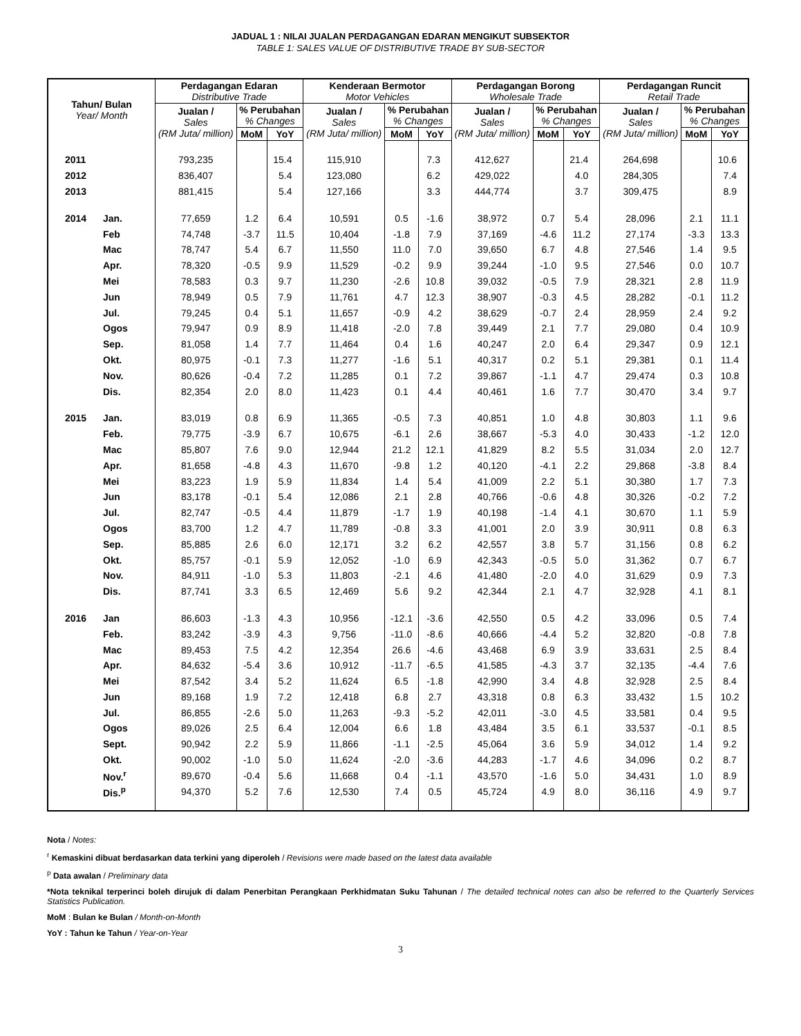JADUAL 1 : NILAI JUALAN PERDAGANGAN EDARAN MENGIKUT SUBSEKTOR
TABLE 1: SALES VALUE OF DISTRIBUTIVE TRADE BY SUB-SECTOR
| Tahun/ Bulan Year/ Month | | Perdagangan Edaran Distributive Trade | | | Kenderaan Bermotor Motor Vehicles | | | Perdagangan Borong Wholesale Trade | | | Perdagangan Runcit Retail Trade | | |
| --- | --- | --- | --- | --- | --- | --- | --- | --- | --- | --- | --- | --- | --- |
| | | Jualan / Sales (RM Juta/ million) | % Perubahan % Changes | | Jualan / Sales (RM Juta/ million) | % Perubahan % Changes | | Jualan / Sales (RM Juta/ million) | % Perubahan % Changes | | Jualan / Sales (RM Juta/ million) | % Perubahan % Changes | |
| | | | MoM | YoY | | MoM | YoY | | MoM | YoY | | MoM | YoY |
| 2011 | | 793,235 | | 15.4 | 115,910 | | 7.3 | 412,627 | | 21.4 | 264,698 | | 10.6 |
| 2012 | | 836,407 | | 5.4 | 123,080 | | 6.2 | 429,022 | | 4.0 | 284,305 | | 7.4 |
| 2013 | | 881,415 | | 5.4 | 127,166 | | 3.3 | 444,774 | | 3.7 | 309,475 | | 8.9 |
| 2014 | Jan. | 77,659 | 1.2 | 6.4 | 10,591 | 0.5 | -1.6 | 38,972 | 0.7 | 5.4 | 28,096 | 2.1 | 11.1 |
| | Feb | 74,748 | -3.7 | 11.5 | 10,404 | -1.8 | 7.9 | 37,169 | -4.6 | 11.2 | 27,174 | -3.3 | 13.3 |
| | Mac | 78,747 | 5.4 | 6.7 | 11,550 | 11.0 | 7.0 | 39,650 | 6.7 | 4.8 | 27,546 | 1.4 | 9.5 |
| | Apr. | 78,320 | -0.5 | 9.9 | 11,529 | -0.2 | 9.9 | 39,244 | -1.0 | 9.5 | 27,546 | 0.0 | 10.7 |
| | Mei | 78,583 | 0.3 | 9.7 | 11,230 | -2.6 | 10.8 | 39,032 | -0.5 | 7.9 | 28,321 | 2.8 | 11.9 |
| | Jun | 78,949 | 0.5 | 7.9 | 11,761 | 4.7 | 12.3 | 38,907 | -0.3 | 4.5 | 28,282 | -0.1 | 11.2 |
| | Jul. | 79,245 | 0.4 | 5.1 | 11,657 | -0.9 | 4.2 | 38,629 | -0.7 | 2.4 | 28,959 | 2.4 | 9.2 |
| | Ogos | 79,947 | 0.9 | 8.9 | 11,418 | -2.0 | 7.8 | 39,449 | 2.1 | 7.7 | 29,080 | 0.4 | 10.9 |
| | Sep. | 81,058 | 1.4 | 7.7 | 11,464 | 0.4 | 1.6 | 40,247 | 2.0 | 6.4 | 29,347 | 0.9 | 12.1 |
| | Okt. | 80,975 | -0.1 | 7.3 | 11,277 | -1.6 | 5.1 | 40,317 | 0.2 | 5.1 | 29,381 | 0.1 | 11.4 |
| | Nov. | 80,626 | -0.4 | 7.2 | 11,285 | 0.1 | 7.2 | 39,867 | -1.1 | 4.7 | 29,474 | 0.3 | 10.8 |
| | Dis. | 82,354 | 2.0 | 8.0 | 11,423 | 0.1 | 4.4 | 40,461 | 1.6 | 7.7 | 30,470 | 3.4 | 9.7 |
| 2015 | Jan. | 83,019 | 0.8 | 6.9 | 11,365 | -0.5 | 7.3 | 40,851 | 1.0 | 4.8 | 30,803 | 1.1 | 9.6 |
| | Feb. | 79,775 | -3.9 | 6.7 | 10,675 | -6.1 | 2.6 | 38,667 | -5.3 | 4.0 | 30,433 | -1.2 | 12.0 |
| | Mac | 85,807 | 7.6 | 9.0 | 12,944 | 21.2 | 12.1 | 41,829 | 8.2 | 5.5 | 31,034 | 2.0 | 12.7 |
| | Apr. | 81,658 | -4.8 | 4.3 | 11,670 | -9.8 | 1.2 | 40,120 | -4.1 | 2.2 | 29,868 | -3.8 | 8.4 |
| | Mei | 83,223 | 1.9 | 5.9 | 11,834 | 1.4 | 5.4 | 41,009 | 2.2 | 5.1 | 30,380 | 1.7 | 7.3 |
| | Jun | 83,178 | -0.1 | 5.4 | 12,086 | 2.1 | 2.8 | 40,766 | -0.6 | 4.8 | 30,326 | -0.2 | 7.2 |
| | Jul. | 82,747 | -0.5 | 4.4 | 11,879 | -1.7 | 1.9 | 40,198 | -1.4 | 4.1 | 30,670 | 1.1 | 5.9 |
| | Ogos | 83,700 | 1.2 | 4.7 | 11,789 | -0.8 | 3.3 | 41,001 | 2.0 | 3.9 | 30,911 | 0.8 | 6.3 |
| | Sep. | 85,885 | 2.6 | 6.0 | 12,171 | 3.2 | 6.2 | 42,557 | 3.8 | 5.7 | 31,156 | 0.8 | 6.2 |
| | Okt. | 85,757 | -0.1 | 5.9 | 12,052 | -1.0 | 6.9 | 42,343 | -0.5 | 5.0 | 31,362 | 0.7 | 6.7 |
| | Nov. | 84,911 | -1.0 | 5.3 | 11,803 | -2.1 | 4.6 | 41,480 | -2.0 | 4.0 | 31,629 | 0.9 | 7.3 |
| | Dis. | 87,741 | 3.3 | 6.5 | 12,469 | 5.6 | 9.2 | 42,344 | 2.1 | 4.7 | 32,928 | 4.1 | 8.1 |
| 2016 | Jan | 86,603 | -1.3 | 4.3 | 10,956 | -12.1 | -3.6 | 42,550 | 0.5 | 4.2 | 33,096 | 0.5 | 7.4 |
| | Feb. | 83,242 | -3.9 | 4.3 | 9,756 | -11.0 | -8.6 | 40,666 | -4.4 | 5.2 | 32,820 | -0.8 | 7.8 |
| | Mac | 89,453 | 7.5 | 4.2 | 12,354 | 26.6 | -4.6 | 43,468 | 6.9 | 3.9 | 33,631 | 2.5 | 8.4 |
| | Apr. | 84,632 | -5.4 | 3.6 | 10,912 | -11.7 | -6.5 | 41,585 | -4.3 | 3.7 | 32,135 | -4.4 | 7.6 |
| | Mei | 87,542 | 3.4 | 5.2 | 11,624 | 6.5 | -1.8 | 42,990 | 3.4 | 4.8 | 32,928 | 2.5 | 8.4 |
| | Jun | 89,168 | 1.9 | 7.2 | 12,418 | 6.8 | 2.7 | 43,318 | 0.8 | 6.3 | 33,432 | 1.5 | 10.2 |
| | Jul. | 86,855 | -2.6 | 5.0 | 11,263 | -9.3 | -5.2 | 42,011 | -3.0 | 4.5 | 33,581 | 0.4 | 9.5 |
| | Ogos | 89,026 | 2.5 | 6.4 | 12,004 | 6.6 | 1.8 | 43,484 | 3.5 | 6.1 | 33,537 | -0.1 | 8.5 |
| | Sept. | 90,942 | 2.2 | 5.9 | 11,866 | -1.1 | -2.5 | 45,064 | 3.6 | 5.9 | 34,012 | 1.4 | 9.2 |
| | Okt. | 90,002 | -1.0 | 5.0 | 11,624 | -2.0 | -3.6 | 44,283 | -1.7 | 4.6 | 34,096 | 0.2 | 8.7 |
| | Nov.<sup>r</sup> | 89,670 | -0.4 | 5.6 | 11,668 | 0.4 | -1.1 | 43,570 | -1.6 | 5.0 | 34,431 | 1.0 | 8.9 |
| | Dis.<sup>p</sup> | 94,370 | 5.2 | 7.6 | 12,530 | 7.4 | 0.5 | 45,724 | 4.9 | 8.0 | 36,116 | 4.9 | 9.7 |
Nota / Notes:
<sup>r</sup> Kemaskini dibuat berdasarkan data terkini yang diperoleh / Revisions were made based on the latest data available
<sup>p</sup> Data awalan / Preliminary data
*Nota teknikal terperinci boleh dirujuk di dalam Penerbitan Perangkaan Perkhidmatan Suku Tahunan / The detailed technical notes can also be referred to the Quarterly Services Statistics Publication.
MoM : Bulan ke Bulan / Month-on-Month
YoY : Tahun ke Tahun / Year-on-Year
3